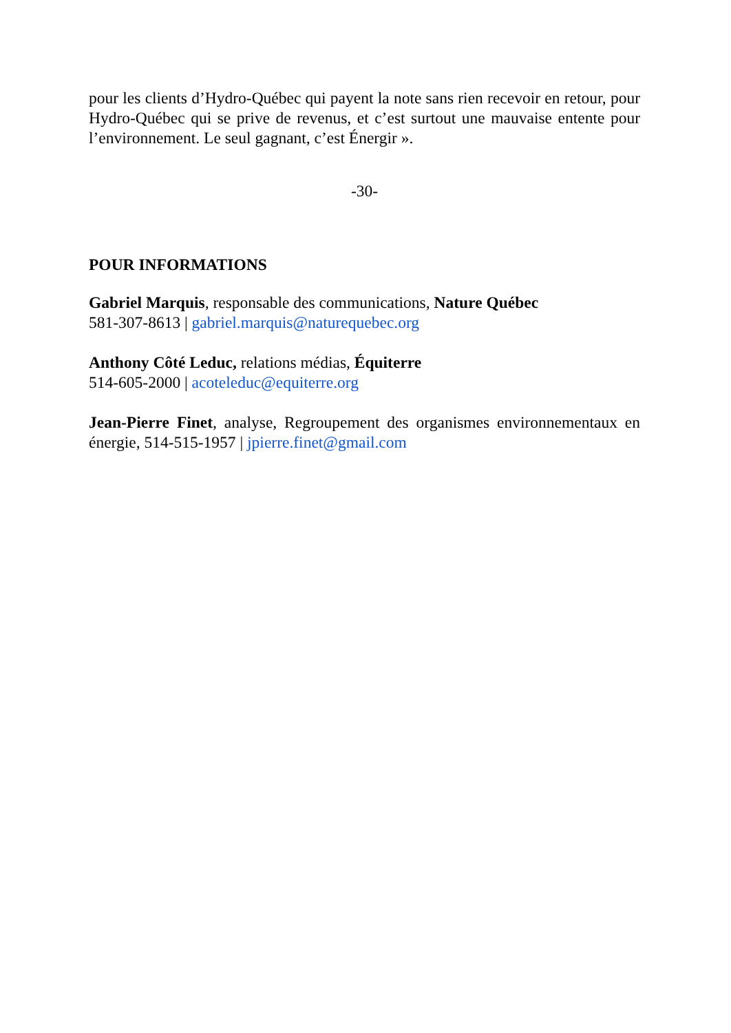pour les clients d’Hydro-Québec qui payent la note sans rien recevoir en retour, pour Hydro-Québec qui se prive de revenus, et c’est surtout une mauvaise entente pour l’environnement. Le seul gagnant, c’est Énergir ».
-30-
POUR INFORMATIONS
Gabriel Marquis, responsable des communications, Nature Québec
581-307-8613 | gabriel.marquis@naturequebec.org
Anthony Côté Leduc, relations médias, Équiterre
514-605-2000 | acoteleduc@equiterre.org
Jean-Pierre Finet, analyse, Regroupement des organismes environnementaux en énergie, 514-515-1957 | jpierre.finet@gmail.com